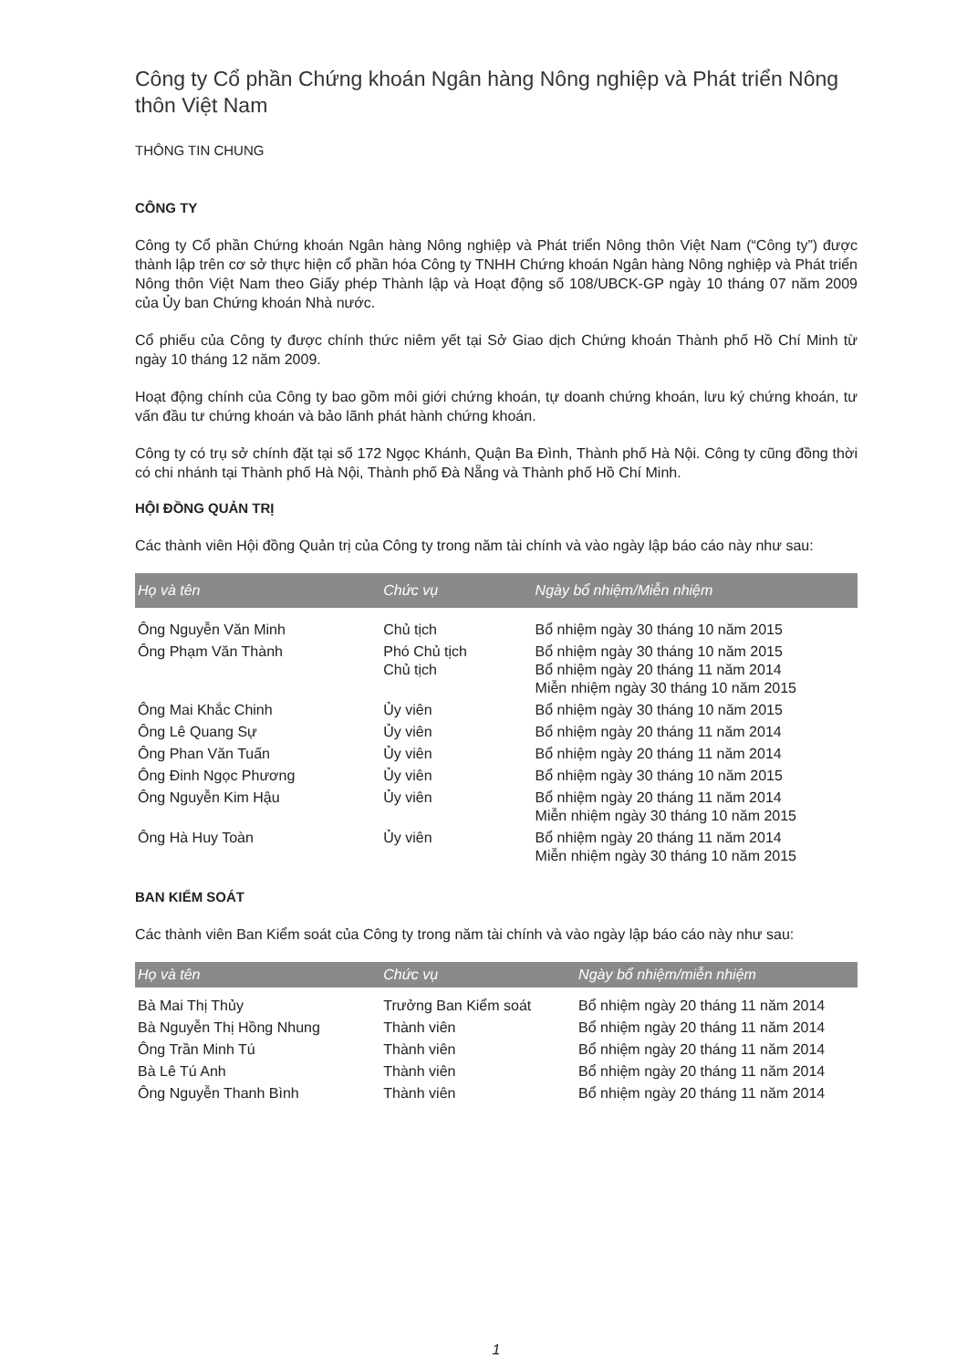Công ty Cổ phần Chứng khoán Ngân hàng Nông nghiệp và Phát triển Nông thôn Việt Nam
THÔNG TIN CHUNG
CÔNG TY
Công ty Cổ phần Chứng khoán Ngân hàng Nông nghiệp và Phát triển Nông thôn Việt Nam (“Công ty”) được thành lập trên cơ sở thực hiện cổ phần hóa Công ty TNHH Chứng khoán Ngân hàng Nông nghiệp và Phát triển Nông thôn Việt Nam theo Giấy phép Thành lập và Hoạt động số 108/UBCK-GP ngày 10 tháng 07 năm 2009 của Ủy ban Chứng khoán Nhà nước.
Cổ phiếu của Công ty được chính thức niêm yết tại Sở Giao dịch Chứng khoán Thành phố Hồ Chí Minh từ ngày 10 tháng 12 năm 2009.
Hoạt động chính của Công ty bao gồm môi giới chứng khoán, tự doanh chứng khoán, lưu ký chứng khoán, tư vấn đầu tư chứng khoán và bảo lãnh phát hành chứng khoán.
Công ty có trụ sở chính đặt tại số 172 Ngọc Khánh, Quận Ba Đình, Thành phố Hà Nội. Công ty cũng đồng thời có chi nhánh tại Thành phố Hà Nội, Thành phố Đà Nẵng và Thành phố Hồ Chí Minh.
HỘI ĐỒNG QUẢN TRỊ
Các thành viên Hội đồng Quản trị của Công ty trong năm tài chính và vào ngày lập báo cáo này như sau:
| Họ và tên | Chức vụ | Ngày bổ nhiệm/Miễn nhiệm |
| --- | --- | --- |
| Ông Nguyễn Văn Minh | Chủ tịch | Bổ nhiệm ngày 30 tháng 10 năm 2015 |
| Ông Phạm Văn Thành | Phó Chủ tịch Chủ tịch | Bổ nhiệm ngày 30 tháng 10 năm 2015 Bổ nhiệm ngày 20 tháng 11 năm 2014 Miễn nhiệm ngày 30 tháng 10 năm 2015 |
| Ông Mai Khắc Chinh | Ủy viên | Bổ nhiệm ngày 30 tháng 10 năm 2015 |
| Ông Lê Quang Sự | Ủy viên | Bổ nhiệm ngày 20 tháng 11 năm 2014 |
| Ông Phan Văn Tuấn | Ủy viên | Bổ nhiệm ngày 20 tháng 11 năm 2014 |
| Ông Đinh Ngọc Phương | Ủy viên | Bổ nhiệm ngày 30 tháng 10 năm 2015 |
| Ông Nguyễn Kim Hậu | Ủy viên | Bổ nhiệm ngày 20 tháng 11 năm 2014 Miễn nhiệm ngày 30 tháng 10 năm 2015 |
| Ông Hà Huy Toàn | Ủy viên | Bổ nhiệm ngày 20 tháng 11 năm 2014 Miễn nhiệm ngày 30 tháng 10 năm 2015 |
BAN KIỂM SOÁT
Các thành viên Ban Kiểm soát của Công ty trong năm tài chính và vào ngày lập báo cáo này như sau:
| Họ và tên | Chức vụ | Ngày bổ nhiệm/miễn nhiệm |
| --- | --- | --- |
| Bà Mai Thị Thủy | Trưởng Ban Kiểm soát | Bổ nhiệm ngày 20 tháng 11 năm 2014 |
| Bà Nguyễn Thị Hồng Nhung | Thành viên | Bổ nhiệm ngày 20 tháng 11 năm 2014 |
| Ông Trần Minh Tú | Thành viên | Bổ nhiệm ngày 20 tháng 11 năm 2014 |
| Bà Lê Tú Anh | Thành viên | Bổ nhiệm ngày 20 tháng 11 năm 2014 |
| Ông Nguyễn Thanh Bình | Thành viên | Bổ nhiệm ngày 20 tháng 11 năm 2014 |
1